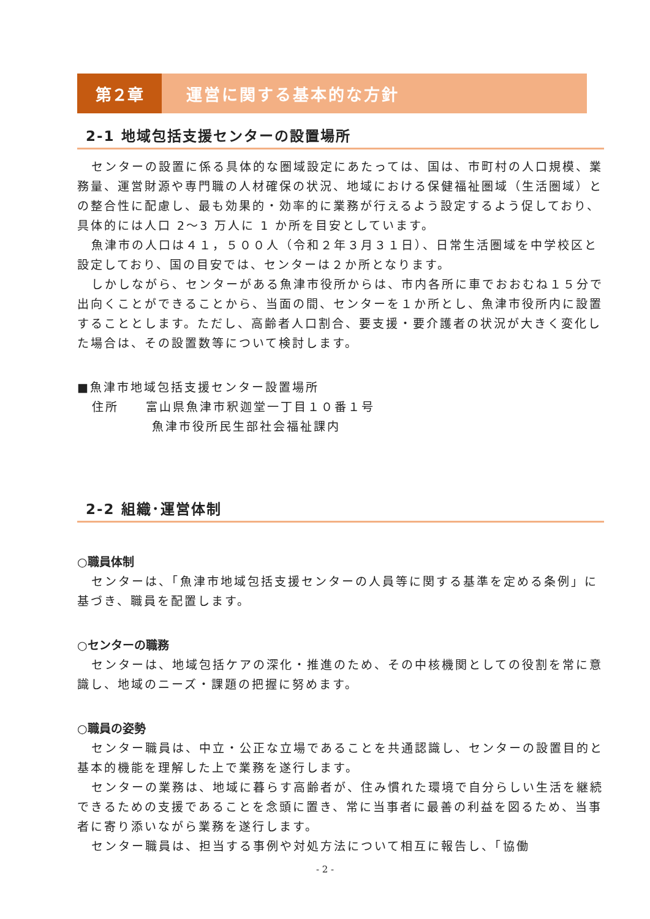第２章 運営に関する基本的な方針
2-1 地域包括支援センターの設置場所
センターの設置に係る具体的な圏域設定にあたっては、国は、市町村の人口規模、業務量、運営財源や専門職の人材確保の状況、地域における保健福祉圏域（生活圏域）との整合性に配慮し、最も効果的・効率的に業務が行えるよう設定するよう促しており、具体的には人口 2～3 万人に 1 か所を目安としています。
魚津市の人口は４１，５００人（令和２年３月３１日）、日常生活圏域を中学校区と設定しており、国の目安では、センターは２か所となります。
しかしながら、センターがある魚津市役所からは、市内各所に車でおおむね１５分で出向くことができることから、当面の間、センターを１か所とし、魚津市役所内に設置することとします。ただし、高齢者人口割合、要支援・要介護者の状況が大きく変化した場合は、その設置数等について検討します。
■魚津市地域包括支援センター設置場所
住所　　富山県魚津市釈迦堂一丁目１０番１号
魚津市役所民生部社会福祉課内
2-2 組織･運営体制
○職員体制
センターは、「魚津市地域包括支援センターの人員等に関する基準を定める条例」に基づき、職員を配置します。
○センターの職務
センターは、地域包括ケアの深化・推進のため、その中核機関としての役割を常に意識し、地域のニーズ・課題の把握に努めます。
○職員の姿勢
センター職員は、中立・公正な立場であることを共通認識し、センターの設置目的と基本的機能を理解した上で業務を遂行します。
センターの業務は、地域に暮らす高齢者が、住み慣れた環境で自分らしい生活を継続できるための支援であることを念頭に置き、常に当事者に最善の利益を図るため、当事者に寄り添いながら業務を遂行します。
センター職員は、担当する事例や対処方法について相互に報告し、「協働
- 2 -